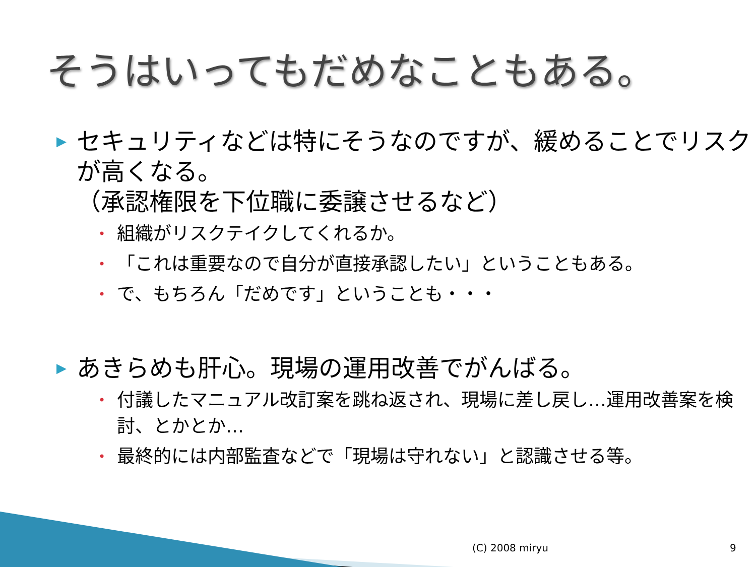そうはいってもだめなこともある。
▶ セキュリティなどは特にそうなのですが、緩めることでリスクが高くなる。
（承認権限を下位職に委譲させるなど）
• 組織がリスクテイクしてくれるか。
• 「これは重要なので自分が直接承認したい」ということもある。
• で、もちろん「だめです」ということも・・・
▶ あきらめも肝心。現場の運用改善でがんばる。
• 付議したマニュアル改訂案を跳ね返され、現場に差し戻し…運用改善案を検討、とかとか…
• 最終的には内部監査などで「現場は守れない」と認識させる等。
(C) 2008 miryu 9